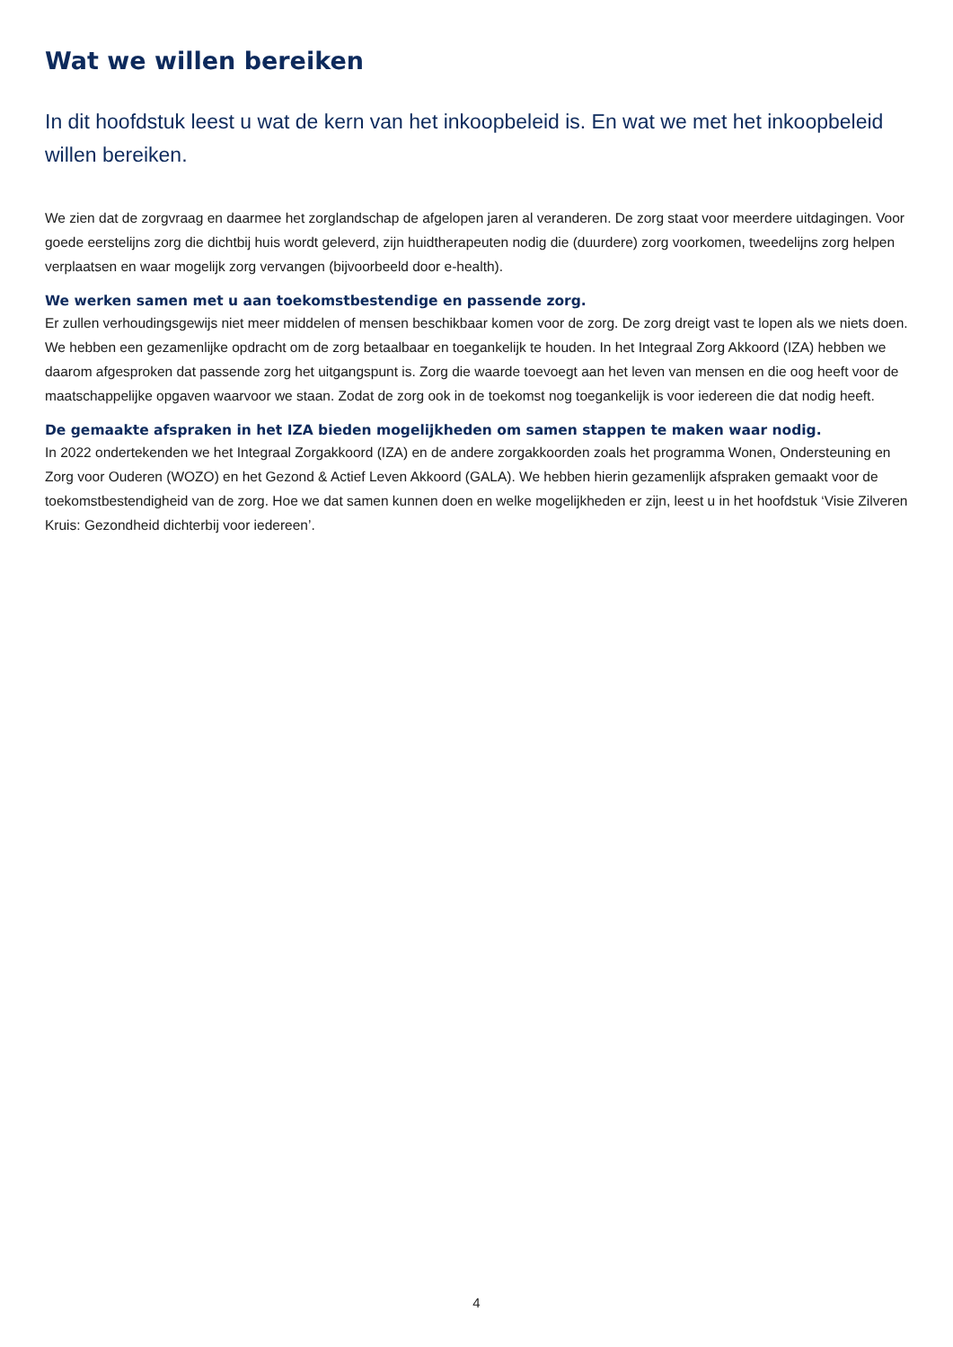Wat we willen bereiken
In dit hoofdstuk leest u wat de kern van het inkoopbeleid is. En wat we met het inkoopbeleid willen bereiken.
We zien dat de zorgvraag en daarmee het zorglandschap de afgelopen jaren al veranderen. De zorg staat voor meerdere uitdagingen. Voor goede eerstelijns zorg die dichtbij huis wordt geleverd, zijn huidtherapeuten nodig die (duurdere) zorg voorkomen, tweedelijns zorg helpen verplaatsen en waar mogelijk zorg vervangen (bijvoorbeeld door e-health).
We werken samen met u aan toekomstbestendige en passende zorg.
Er zullen verhoudingsgewijs niet meer middelen of mensen beschikbaar komen voor de zorg. De zorg dreigt vast te lopen als we niets doen. We hebben een gezamenlijke opdracht om de zorg betaalbaar en toegankelijk te houden. In het Integraal Zorg Akkoord (IZA) hebben we daarom afgesproken dat passende zorg het uitgangspunt is. Zorg die waarde toevoegt aan het leven van mensen en die oog heeft voor de maatschappelijke opgaven waarvoor we staan. Zodat de zorg ook in de toekomst nog toegankelijk is voor iedereen die dat nodig heeft.
De gemaakte afspraken in het IZA bieden mogelijkheden om samen stappen te maken waar nodig.
In 2022 ondertekenden we het Integraal Zorgakkoord (IZA) en de andere zorgakkoorden zoals het programma Wonen, Ondersteuning en Zorg voor Ouderen (WOZO) en het Gezond & Actief Leven Akkoord (GALA). We hebben hierin gezamenlijk afspraken gemaakt voor de toekomstbestendigheid van de zorg. Hoe we dat samen kunnen doen en welke mogelijkheden er zijn, leest u in het hoofdstuk ‘Visie Zilveren Kruis: Gezondheid dichterbij voor iedereen’.
4